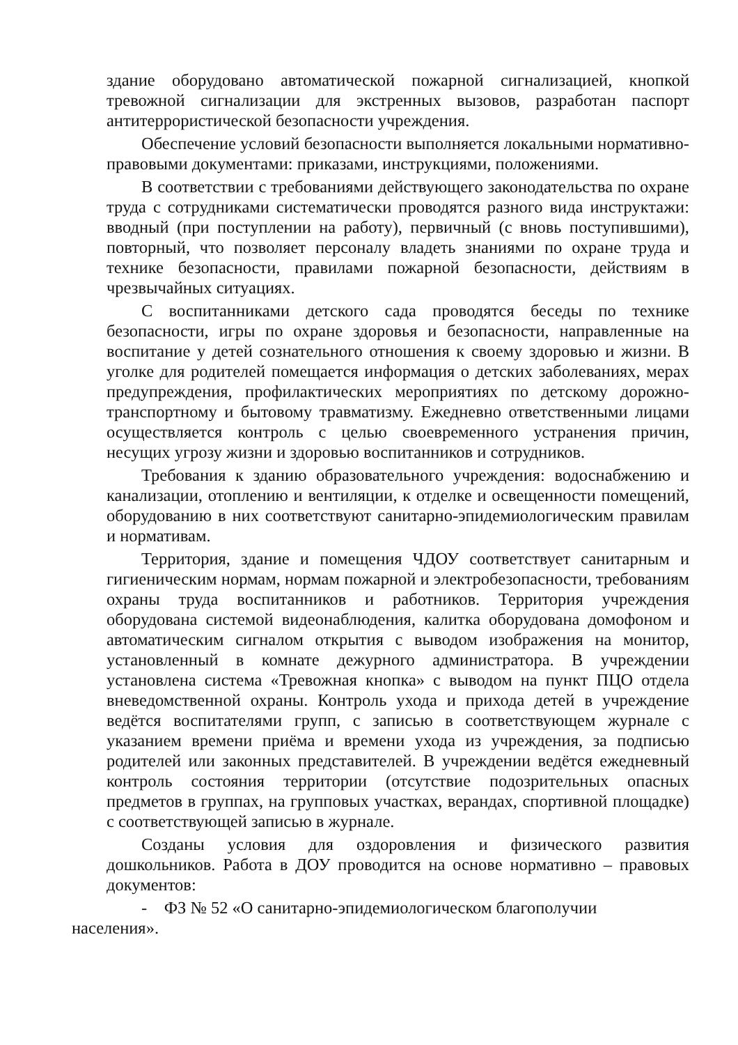здание оборудовано автоматической пожарной сигнализацией, кнопкой тревожной сигнализации для экстренных вызовов, разработан паспорт антитеррористической безопасности учреждения.
Обеспечение условий безопасности выполняется локальными нормативно-правовыми документами: приказами, инструкциями, положениями.
В соответствии с требованиями действующего законодательства по охране труда с сотрудниками систематически проводятся разного вида инструктажи: вводный (при поступлении на работу), первичный (с вновь поступившими), повторный, что позволяет персоналу владеть знаниями по охране труда и технике безопасности, правилами пожарной безопасности, действиям в чрезвычайных ситуациях.
С воспитанниками детского сада проводятся беседы по технике безопасности, игры по охране здоровья и безопасности, направленные на воспитание у детей сознательного отношения к своему здоровью и жизни. В уголке для родителей помещается информация о детских заболеваниях, мерах предупреждения, профилактических мероприятиях по детскому дорожно-транспортному и бытовому травматизму. Ежедневно ответственными лицами осуществляется контроль с целью своевременного устранения причин, несущих угрозу жизни и здоровью воспитанников и сотрудников.
Требования к зданию образовательного учреждения: водоснабжению и канализации, отоплению и вентиляции, к отделке и освещенности помещений, оборудованию в них соответствуют санитарно-эпидемиологическим правилам и нормативам.
Территория, здание и помещения ЧДОУ соответствует санитарным и гигиеническим нормам, нормам пожарной и электробезопасности, требованиям охраны труда воспитанников и работников. Территория учреждения оборудована системой видеонаблюдения, калитка оборудована домофоном и автоматическим сигналом открытия с выводом изображения на монитор, установленный в комнате дежурного администратора. В учреждении установлена система «Тревожная кнопка» с выводом на пункт ПЦО отдела вневедомственной охраны. Контроль ухода и прихода детей в учреждение ведётся воспитателями групп, с записью в соответствующем журнале с указанием времени приёма и времени ухода из учреждения, за подписью родителей или законных представителей. В учреждении ведётся ежедневный контроль состояния территории (отсутствие подозрительных опасных предметов в группах, на групповых участках, верандах, спортивной площадке) с соответствующей записью в журнале.
Созданы условия для оздоровления и физического развития дошкольников. Работа в ДОУ проводится на основе нормативно – правовых документов:
- ФЗ № 52 «О санитарно-эпидемиологическом благополучии
населения».